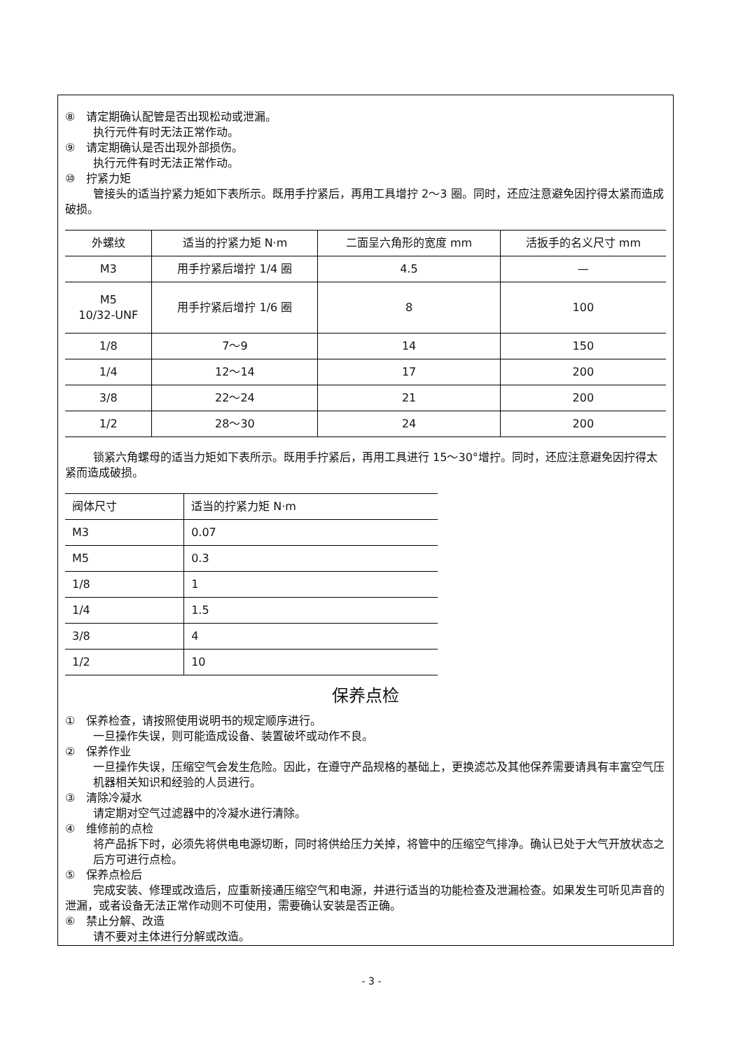⑧　请定期确认配管是否出现松动或泄漏。
执行元件有时无法正常作动。
⑨　请定期确认是否出现外部损伤。
执行元件有时无法正常作动。
⑩　拧紧力矩
管接头的适当拧紧力矩如下表所示。既用手拧紧后，再用工具增拧 2～3 圈。同时，还应注意避免因拧得太紧而造成破损。
| 外螺纹 | 适当的拧紧力矩 N·m | 二面呈六角形的宽度 mm | 活扳手的名义尺寸 mm |
| M3 | 用手拧紧后增拧 1/4 圈 | 4.5 | — |
| M5 10/32-UNF | 用手拧紧后增拧 1/6 圈 | 8 | 100 |
| 1/8 | 7～9 | 14 | 150 |
| 1/4 | 12～14 | 17 | 200 |
| 3/8 | 22～24 | 21 | 200 |
| 1/2 | 28～30 | 24 | 200 |
锁紧六角螺母的适当力矩如下表所示。既用手拧紧后，再用工具进行 15～30°增拧。同时，还应注意避免因拧得太紧而造成破损。
| 阀体尺寸 | 适当的拧紧力矩 N·m |
| M3 | 0.07 |
| M5 | 0.3 |
| 1/8 | 1 |
| 1/4 | 1.5 |
| 3/8 | 4 |
| 1/2 | 10 |
保养点检
①　保养检查，请按照使用说明书的规定顺序进行。
一旦操作失误，则可能造成设备、装置破坏或动作不良。
②　保养作业
一旦操作失误，压缩空气会发生危险。因此，在遵守产品规格的基础上，更换滤芯及其他保养需要请具有丰富空气压机器相关知识和经验的人员进行。
③　清除冷凝水
请定期对空气过滤器中的冷凝水进行清除。
④　维修前的点检
将产品拆下时，必须先将供电电源切断，同时将供给压力关掉，将管中的压缩空气排净。确认已处于大气开放状态之后方可进行点检。
⑤　保养点检后
完成安装、修理或改造后，应重新接通压缩空气和电源，并进行适当的功能检查及泄漏检查。如果发生可听见声音的泄漏，或者设备无法正常作动则不可使用，需要确认安装是否正确。
⑥　禁止分解、改造
请不要对主体进行分解或改造。
- 3 -